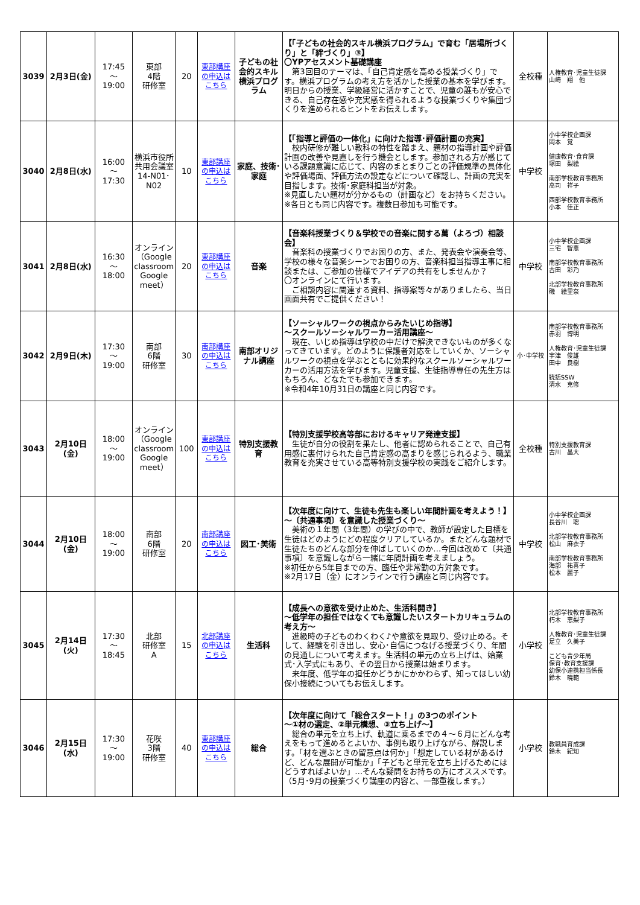| 3039 | 2月3日(金) | 17:45 ～ 19:00 | 東部 4階 研修室 | 20 | 東部講座の申込はこちら | 子どもの社会的スキル横浜プログラム | 【「子どもの社会的スキル横浜プログラム」で育む「居場所づくり」と「絆づくり」③】 〇YPアセスメント基礎講座 第3回目のテーマは、「自己肯定感を高める授業づくり」です。横浜プログラムの考え方を活かした授業の基本を学びます。明日からの授業、学級経営に活かすことで、児童の誰もが安心できる、自己存在感や充実感を得られるような授業づくりや集団づくりを進められるヒントをお伝えします。 | 全校種 | 人権教育･児童生徒課 山崎 翔 他 |
| 3040 | 2月8日(水) | 16:00 ～ 17:30 | 横浜市役所共用会議室14-N01･N02 | 10 | 東部講座の申込はこちら | 家庭、技術･家庭 | 【「指導と評価の一体化」に向けた指導･評価計画の充実】 校内研修が難しい教科の特性を踏まえ、題材の指導計画や評価計画の改善や見直しを行う機会とします。参加される方が感じている課題意識に応じて、内容のまとまりごとの評価規準の具体化や評価場面、評価方法の設定などについて確認し、計画の充実を目指します。技術･家庭科担当が対象。 ※見直したい題材が分かるもの（計画など）をお持ちください。 ※各日とも同じ内容です。複数日参加も可能です。 | 中学校 | 小中学校企画課 岡本 覚 健康教育･食育課 塚田 梨絵 南部学校教育事務所 高司 祥子 西部学校教育事務所 小本 佳正 |
| 3041 | 2月8日(水) | 16:30 ～ 18:00 | オンライン（Google classroom Google meet） | 20 | 東部講座の申込はこちら | 音楽 | 【音楽科授業づくり＆学校での音楽に関する萬（よろづ）相談会】 音楽科の授業づくりでお困りの方、また、発表会や演奏会等、学校の様々な音楽シーンでお困りの方、音楽科担当指導主事に相談または、ご参加の皆様でアイデアの共有をしませんか？ 〇オンラインにて行います。 ご相談内容に関連する資料、指導案等々がありましたら、当日画面共有でご提供ください！ | 中学校 | 小中学校企画課 三宅 智恵 南部学校教育事務所 古田 彩乃 北部学校教育事務所 磯 絵里奈 |
| 3042 | 2月9日(木) | 17:30 ～ 19:00 | 南部 6階 研修室 | 30 | 南部講座の申込はこちら | 南部オリジナル講座 | 【ソーシャルワークの視点からみたいじめ指導】 ～スクールソーシャルワーカー活用講座～ 現在、いじめ指導は学校の中だけで解決できないものが多くなってきています。どのように保護者対応をしていくか、ソーシャルワークの視点を学ぶとともに効果的なスクールソーシャルワーカーの活用方法を学びます。児童支援、生徒指導専任の先生方はもちろん、どなたでも参加できます。 ※令和4年10月31日の講座と同じ内容です。 | 小･中学校 | 南部学校教育事務所 赤羽 博明 人権教育･児童生徒課 宇津 俊雄 田中 良樹 統括SSW 清水 克修 |
| 3043 | 2月10日(金) | 18:00 ～ 19:00 | オンライン（Google classroom Google meet） | 100 | 東部講座の申込はこちら | 特別支援教育 | 【特別支援学校高等部におけるキャリア発達支援】 生徒が自分の役割を果たし、他者に認められることで、自己有用感に裏付けられた自己肯定感の高まりを感じられるよう、職業教育を充実させている高等特別支援学校の実践をご紹介します。 | 全校種 | 特別支援教育課 古川 晶大 |
| 3044 | 2月10日(金) | 18:00 ～ 19:00 | 南部 6階 研修室 | 20 | 南部講座の申込はこちら | 図工･美術 | 【次年度に向けて、生徒も先生も楽しい年間計画を考えよう！】 ～〔共通事項〕を意識した授業づくり～ 美術の１年間（3年間）の学びの中で、教師が設定した目標を生徒はどのようにどの程度クリアしているか。またどんな題材で生徒たちのどんな部分を伸ばしていくのか…今回は改めて〔共通事項〕を意識しながら一緒に年間計画を考えましょう。 ※初任から5年目までの方、臨任や非常勤の方対象です。 ※2月17日（金）にオンラインで行う講座と同じ内容です。 | 中学校 | 小中学校企画課 長谷川 聡 北部学校教育事務所 松山 麻衣子 南部学校教育事務所 海部 祐喜子 松本 麗子 |
| 3045 | 2月14日(火) | 17:30 ～ 18:45 | 北部 研修室 A | 15 | 北部講座の申込はこちら | 生活科 | 【成長への意欲を受け止めた、生活科開き】 ～低学年の担任ではなくても意識したいスタートカリキュラムの考え方～ 進級時の子どものわくわく♪や意欲を見取り、受け止める。そして、経験を引き出し、安心･自信につなげる授業づくり、年間の見通しについて考えます。生活科の単元の立ち上げは、始業式･入学式にもあり、その翌日から授業は始まります。 来年度、低学年の担任かどうかにかかわらず、知ってほしい幼保小接続についてもお伝えします。 | 小学校 | 北部学校教育事務所 朽木 恵梨子 人権教育･児童生徒課 足立 久美子 こども青少年局 保育･教育支援課 幼保小連携担当係長 鈴木 暁範 |
| 3046 | 2月15日(水) | 17:30 ～ 19:00 | 花咲 3階 研修室 | 40 | 東部講座の申込はこちら | 総合 | 【次年度に向けて「総合スタート！」の3つのポイント ～①材の選定、②単元構想、③立ち上げ～】 総合の単元を立ち上げ、軌道に乗るまでの４～６月にどんな考えをもって進めるとよいか、事例も取り上げながら、解説します。「材を選ぶときの留意点は何か」「想定している材があるけど、どんな展開が可能か」「子どもと単元を立ち上げるためにはどうすればよいか」…そんな疑問をお持ちの方にオススメです。（5月･9月の授業づくり講座の内容と、一部重複します。） | 小学校 | 教職員育成課 鈴木 紀知 |